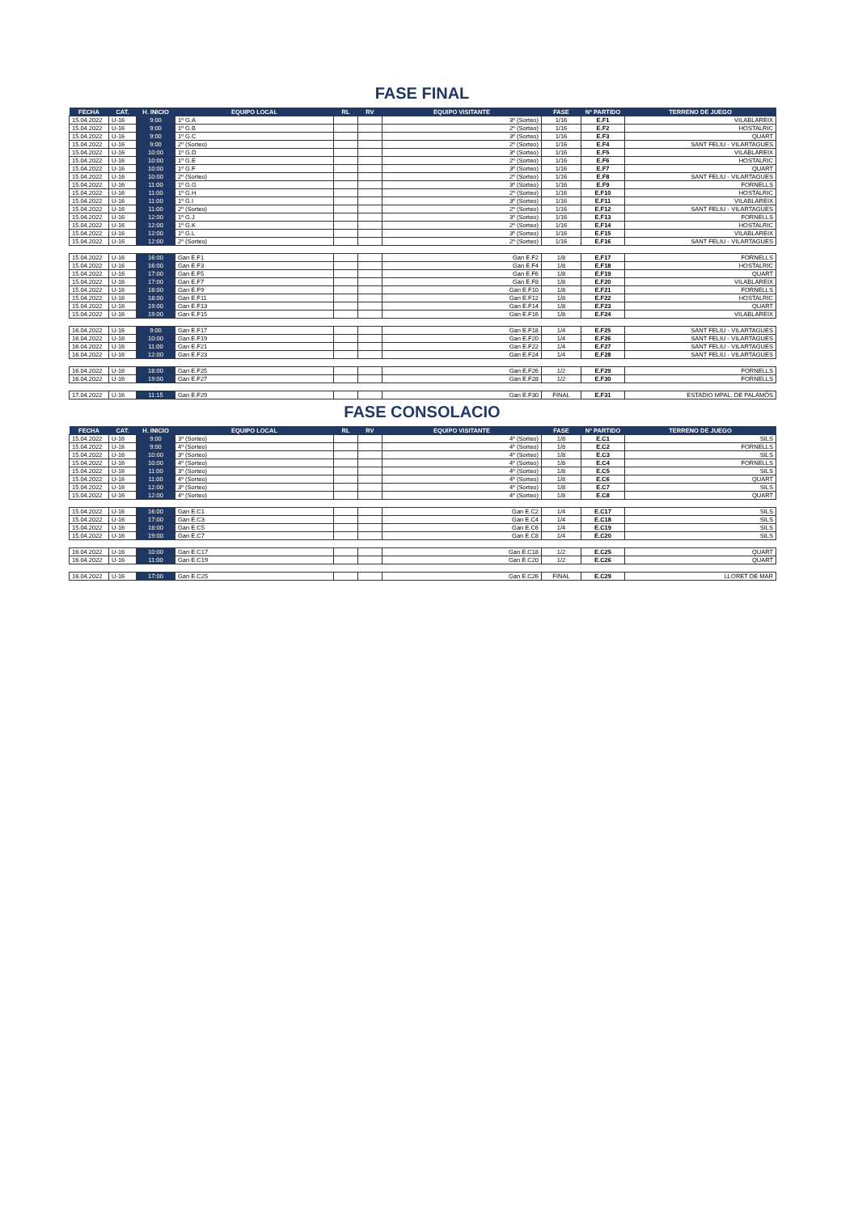FASE FINAL
| FECHA | CAT. | H. INICIO | EQUIPO LOCAL | RL | RV | EQUIPO VISITANTE | FASE | Nº PARTIDO | TERRENO DE JUEGO |
| --- | --- | --- | --- | --- | --- | --- | --- | --- | --- |
| 15.04.2022 | U-16 | 9:00 | 1º G.A | | | 3º (Sorteo) | 1/16 | E.F1 | VILABLAREIX |
| 15.04.2022 | U-16 | 9:00 | 1º G.B | | | 2º (Sorteo) | 1/16 | E.F2 | HOSTALRIC |
| 15.04.2022 | U-16 | 9:00 | 1º G.C | | | 3º (Sorteo) | 1/16 | E.F3 | QUART |
| 15.04.2022 | U-16 | 9:00 | 2º (Sorteo) | | | 2º (Sorteo) | 1/16 | E.F4 | SANT FELIU - VILARTAGUES |
| 15.04.2022 | U-16 | 10:00 | 1º G.D | | | 3º (Sorteo) | 1/16 | E.F5 | VILABLAREIX |
| 15.04.2022 | U-16 | 10:00 | 1º G.E | | | 2º (Sorteo) | 1/16 | E.F6 | HOSTALRIC |
| 15.04.2022 | U-16 | 10:00 | 1º G.F | | | 3º (Sorteo) | 1/16 | E.F7 | QUART |
| 15.04.2022 | U-16 | 10:00 | 2º (Sorteo) | | | 2º (Sorteo) | 1/16 | E.F8 | SANT FELIU - VILARTAGUES |
| 15.04.2022 | U-16 | 11:00 | 1º G.G | | | 3º (Sorteo) | 1/16 | E.F9 | FORNELLS |
| 15.04.2022 | U-16 | 11:00 | 1º G.H | | | 2º (Sorteo) | 1/16 | E.F10 | HOSTALRIC |
| 15.04.2022 | U-16 | 11:00 | 1º G.I | | | 3º (Sorteo) | 1/16 | E.F11 | VILABLAREIX |
| 15.04.2022 | U-16 | 11:00 | 2º (Sorteo) | | | 2º (Sorteo) | 1/16 | E.F12 | SANT FELIU - VILARTAGUES |
| 15.04.2022 | U-16 | 12:00 | 1º G.J | | | 3º (Sorteo) | 1/16 | E.F13 | FORNELLS |
| 15.04.2022 | U-16 | 12:00 | 1º G.K | | | 2º (Sorteo) | 1/16 | E.F14 | HOSTALRIC |
| 15.04.2022 | U-16 | 12:00 | 1º G.L | | | 3º (Sorteo) | 1/16 | E.F15 | VILABLAREIX |
| 15.04.2022 | U-16 | 12:00 | 2º (Sorteo) | | | 2º (Sorteo) | 1/16 | E.F16 | SANT FELIU - VILARTAGUES |
| 15.04.2022 | U-16 | 16:00 | Gan E.F1 | | | Gan E.F2 | 1/8 | E.F17 | FORNELLS |
| 15.04.2022 | U-16 | 16:00 | Gan E.F3 | | | Gan E.F4 | 1/8 | E.F18 | HOSTALRIC |
| 15.04.2022 | U-16 | 17:00 | Gan E.F5 | | | Gan E.F6 | 1/8 | E.F19 | QUART |
| 15.04.2022 | U-16 | 17:00 | Gan E.F7 | | | Gan E.F8 | 1/8 | E.F20 | VILABLAREIX |
| 15.04.2022 | U-16 | 18:00 | Gan E.F9 | | | Gan E.F10 | 1/8 | E.F21 | FORNELLS |
| 15.04.2022 | U-16 | 18:00 | Gan E.F11 | | | Gan E.F12 | 1/8 | E.F22 | HOSTALRIC |
| 15.04.2022 | U-16 | 19:00 | Gan E.F13 | | | Gan E.F14 | 1/8 | E.F23 | QUART |
| 15.04.2022 | U-16 | 19:00 | Gan E.F15 | | | Gan E.F16 | 1/8 | E.F24 | VILABLAREIX |
| 16.04.2022 | U-16 | 9:00 | Gan E.F17 | | | Gan E.F18 | 1/4 | E.F25 | SANT FELIU - VILARTAGUES |
| 16.04.2022 | U-16 | 10:00 | Gan E.F19 | | | Gan E.F20 | 1/4 | E.F26 | SANT FELIU - VILARTAGUES |
| 16.04.2022 | U-16 | 11:00 | Gan E.F21 | | | Gan E.F22 | 1/4 | E.F27 | SANT FELIU - VILARTAGUES |
| 16.04.2022 | U-16 | 12:00 | Gan E.F23 | | | Gan E.F24 | 1/4 | E.F28 | SANT FELIU - VILARTAGUES |
| 16.04.2022 | U-16 | 18:00 | Gan E.F25 | | | Gan E.F26 | 1/2 | E.F29 | FORNELLS |
| 16.04.2022 | U-16 | 19:00 | Gan E.F27 | | | Gan E.F28 | 1/2 | E.F30 | FORNELLS |
| 17.04.2022 | U-16 | 11:15 | Gan E.F29 | | | Gan E.F30 | FINAL | E.F31 | ESTADIO MPAL. DE PALAMÓS |
FASE CONSOLACIO
| FECHA | CAT. | H. INICIO | EQUIPO LOCAL | RL | RV | EQUIPO VISITANTE | FASE | Nº PARTIDO | TERRENO DE JUEGO |
| --- | --- | --- | --- | --- | --- | --- | --- | --- | --- |
| 15.04.2022 | U-16 | 9:00 | 3º (Sorteo) | | | 4º (Sorteo) | 1/8 | E.C1 | SILS |
| 15.04.2022 | U-16 | 9:00 | 4º (Sorteo) | | | 4º (Sorteo) | 1/8 | E.C2 | FORNELLS |
| 15.04.2022 | U-16 | 10:00 | 3º (Sorteo) | | | 4º (Sorteo) | 1/8 | E.C3 | SILS |
| 15.04.2022 | U-16 | 10:00 | 4º (Sorteo) | | | 4º (Sorteo) | 1/8 | E.C4 | FORNELLS |
| 15.04.2022 | U-16 | 11:00 | 3º (Sorteo) | | | 4º (Sorteo) | 1/8 | E.C5 | SILS |
| 15.04.2022 | U-16 | 11:00 | 4º (Sorteo) | | | 4º (Sorteo) | 1/8 | E.C6 | QUART |
| 15.04.2022 | U-16 | 12:00 | 3º (Sorteo) | | | 4º (Sorteo) | 1/8 | E.C7 | SILS |
| 15.04.2022 | U-16 | 12:00 | 4º (Sorteo) | | | 4º (Sorteo) | 1/8 | E.C8 | QUART |
| 15.04.2022 | U-16 | 16:00 | Gan E.C1 | | | Gan E.C2 | 1/4 | E.C17 | SILS |
| 15.04.2022 | U-16 | 17:00 | Gan E.C3 | | | Gan E.C4 | 1/4 | E.C18 | SILS |
| 15.04.2022 | U-16 | 18:00 | Gan E.C5 | | | Gan E.C6 | 1/4 | E.C19 | SILS |
| 15.04.2022 | U-16 | 19:00 | Gan E.C7 | | | Gan E.C8 | 1/4 | E.C20 | SILS |
| 16.04.2022 | U-16 | 10:00 | Gan E.C17 | | | Gan E.C18 | 1/2 | E.C25 | QUART |
| 16.04.2022 | U-16 | 11:00 | Gan E.C19 | | | Gan E.C20 | 1/2 | E.C26 | QUART |
| 16.04.2022 | U-16 | 17:00 | Gan E.C25 | | | Gan E.C26 | FINAL | E.C29 | LLORET DE MAR |